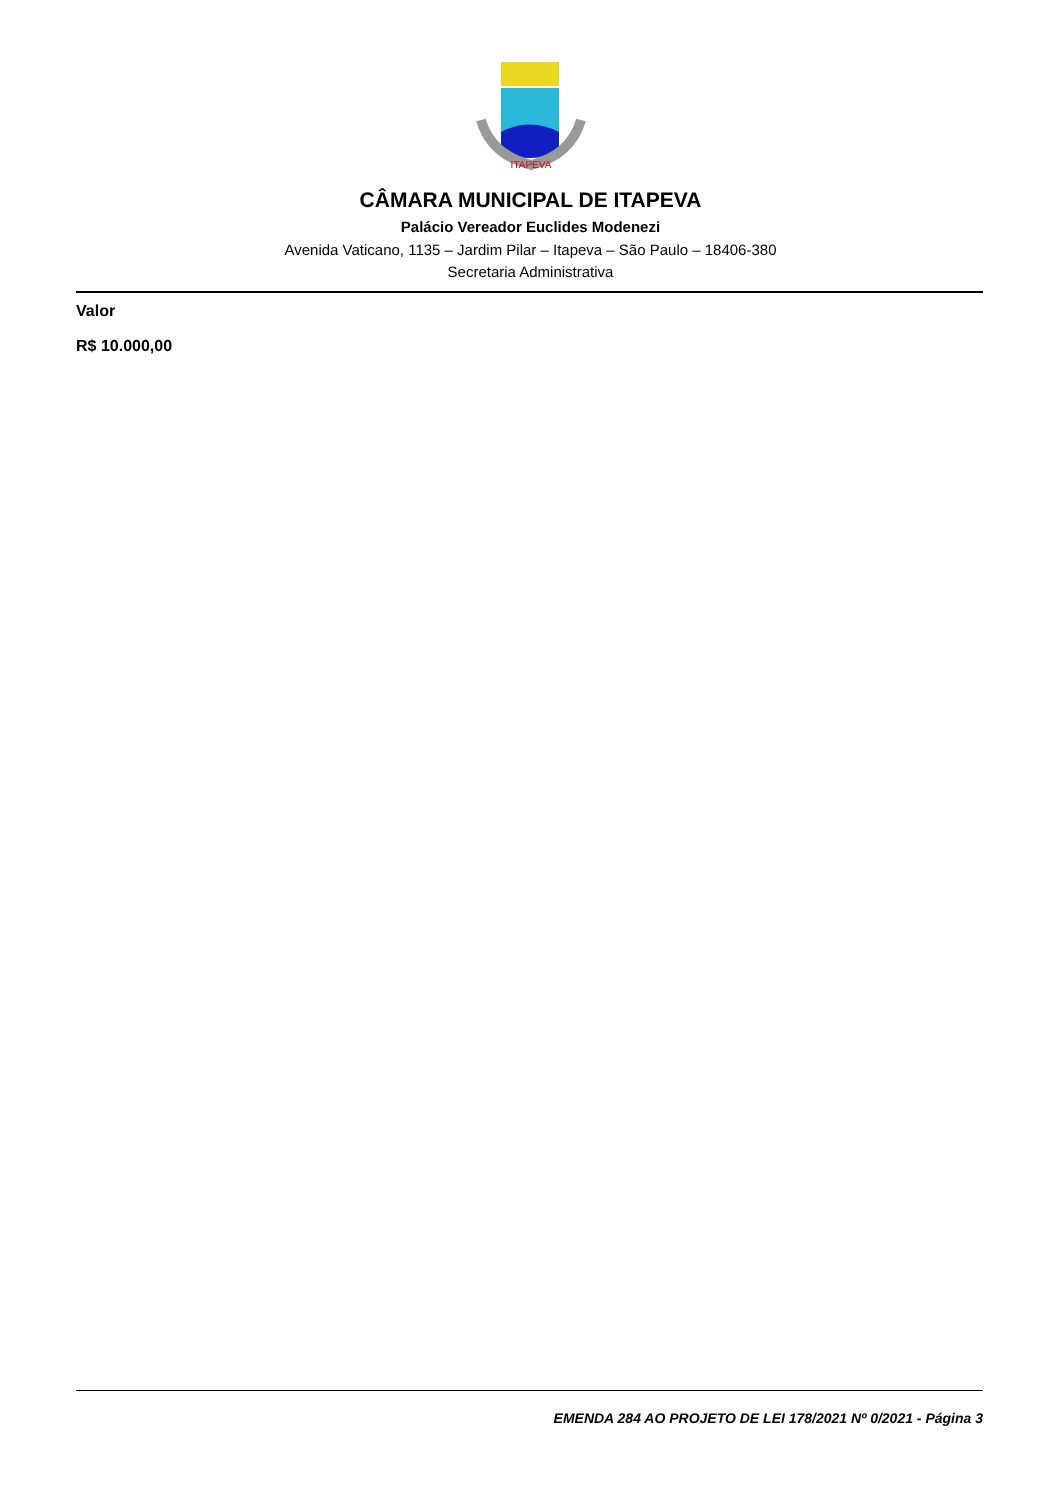ITAPEVA
CÂMARA MUNICIPAL DE ITAPEVA
Palácio Vereador Euclides Modenezi
Avenida Vaticano, 1135 – Jardim Pilar – Itapeva – São Paulo – 18406-380
Secretaria Administrativa
Valor
R$ 10.000,00
EMENDA 284 AO PROJETO DE LEI 178/2021 Nº 0/2021 - Página 3